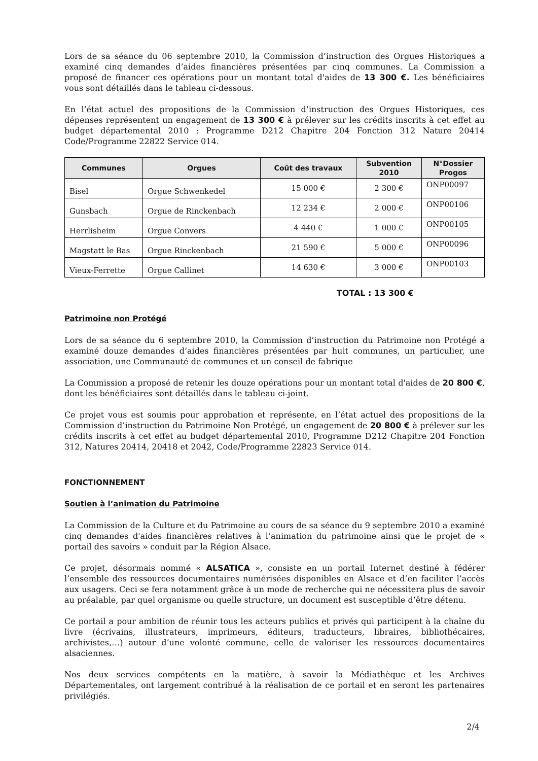Lors de sa séance du 06 septembre 2010, la Commission d’instruction des Orgues Historiques a examiné cinq demandes d’aides financières présentées par cinq communes. La Commission a proposé de financer ces opérations pour un montant total d'aides de 13 300 €. Les bénéficiaires vous sont détaillés dans le tableau ci-dessous.
En l’état actuel des propositions de la Commission d’instruction des Orgues Historiques, ces dépenses représentent un engagement de 13 300 € à prélever sur les crédits inscrits à cet effet au budget départemental 2010 : Programme D212 Chapitre 204 Fonction 312 Nature 20414 Code/Programme 22822 Service 014.
| Communes | Orgues | Coût des travaux | Subvention 2010 | N°Dossier Progos |
| --- | --- | --- | --- | --- |
| Bisel | Orgue Schwenkedel | 15 000 € | 2 300 € | ONP00097 |
| Gunsbach | Orgue de Rinckenbach | 12 234 € | 2 000 € | ONP00106 |
| Herrlisheim | Orgue Convers | 4 440 € | 1 000 € | ONP00105 |
| Magstatt le Bas | Orgue Rinckenbach | 21 590 € | 5 000 € | ONP00096 |
| Vieux-Ferrette | Orgue Callinet | 14 630 € | 3 000 € | ONP00103 |
TOTAL : 13 300 €
Patrimoine non Protégé
Lors de sa séance du 6 septembre 2010, la Commission d’instruction du Patrimoine non Protégé a examiné douze demandes d’aides financières présentées par huit communes, un particulier, une association, une Communauté de communes et un conseil de fabrique
La Commission a proposé de retenir les douze opérations pour un montant total d'aides de 20 800 €, dont les bénéficiaires sont détaillés dans le tableau ci-joint.
Ce projet vous est soumis pour approbation et représente, en l’état actuel des propositions de la Commission d’instruction du Patrimoine Non Protégé, un engagement de 20 800 € à prélever sur les crédits inscrits à cet effet au budget départemental 2010, Programme D212 Chapitre 204 Fonction 312, Natures 20414, 20418 et 2042, Code/Programme 22823 Service 014.
FONCTIONNEMENT
Soutien à l’animation du Patrimoine
La Commission de la Culture et du Patrimoine au cours de sa séance du 9 septembre 2010 a examiné cinq demandes d'aides financières relatives à l’animation du patrimoine ainsi que le projet de « portail des savoirs » conduit par la Région Alsace.
Ce projet, désormais nommé « ALSATICA », consiste en un portail Internet destiné à fédérer l’ensemble des ressources documentaires numérisées disponibles en Alsace et d’en faciliter l’accès aux usagers. Ceci se fera notamment grâce à un mode de recherche qui ne nécessitera plus de savoir au préalable, par quel organisme ou quelle structure, un document est susceptible d’être détenu.
Ce portail a pour ambition de réunir tous les acteurs publics et privés qui participent à la chaîne du livre (écrivains, illustrateurs, imprimeurs, éditeurs, traducteurs, libraires, bibliothécaires, archivistes,…) autour d’une volonté commune, celle de valoriser les ressources documentaires alsaciennes.
Nos deux services compétents en la matière, à savoir la Médiathèque et les Archives Départementales, ont largement contribué à la réalisation de ce portail et en seront les partenaires privilégiés.
2/4